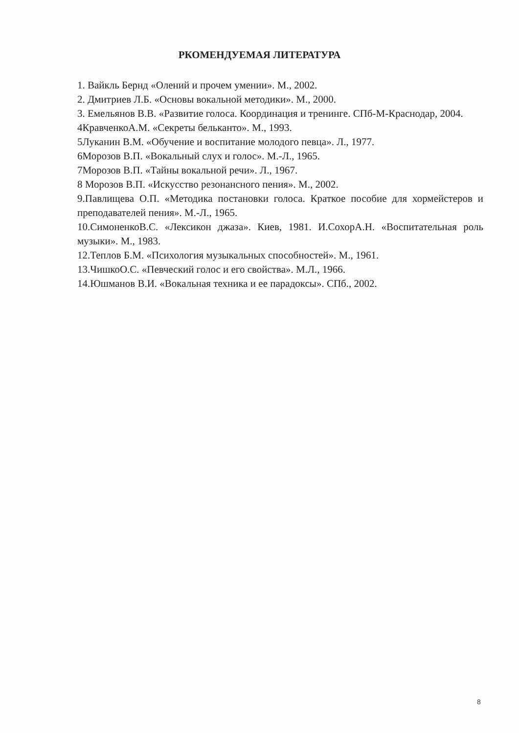РКОМЕНДУЕМАЯ ЛИТЕРАТУРА
1. Вайкль Бернд «Олений и прочем умении». М., 2002.
2. Дмитриев Л.Б. «Основы вокальной методики». М., 2000.
3. Емельянов В.В. «Развитие голоса. Координация и тренинге. СПб-М-Краснодар, 2004.
4КравченкоА.М. «Секреты бельканто». М., 1993.
5Луканин В.М. «Обучение и воспитание молодого певца». Л., 1977.
6Морозов В.П. «Вокальный слух и голос». М.-Л., 1965.
7Морозов В.П. «Тайны вокальной речи». Л., 1967.
8 Морозов В.П. «Искусство резонансного пения». М., 2002.
9.Павлищева О.П. «Методика постановки голоса. Краткое пособие для хормейстеров и преподавателей пения». М.-Л., 1965.
10.СимоненкоВ.С. «Лексикон джаза». Киев, 1981. И.СохорА.Н. «Воспитательная роль музыки». М., 1983.
12.Теплов Б.М. «Психология музыкальных способностей». М., 1961.
13.ЧишкоО.С. «Певческий голос и его свойства». М.Л., 1966.
14.Юшманов В.И. «Вокальная техника и ее парадоксы». СПб., 2002.
8